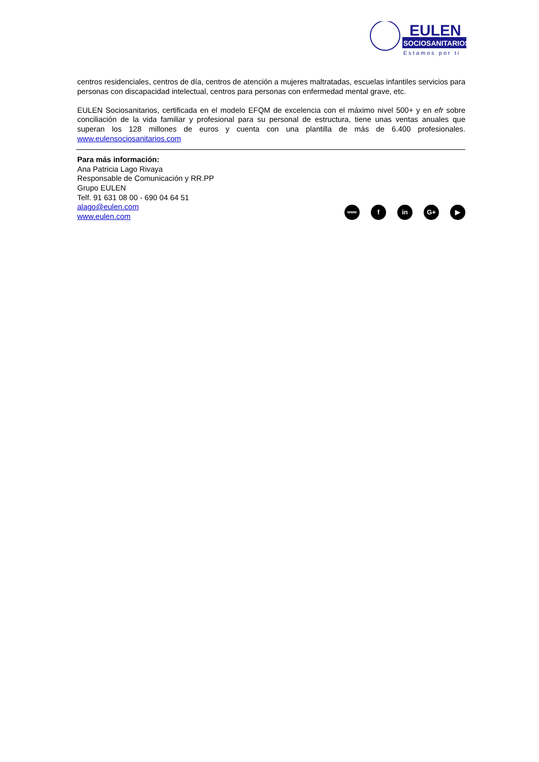EULEN
SOCIOSANITARIOS
Estamos por ti
centros residenciales, centros de día, centros de atención a mujeres maltratadas, escuelas infantiles servicios para personas con discapacidad intelectual, centros para personas con enfermedad mental grave, etc.
EULEN Sociosanitarios, certificada en el modelo EFQM de excelencia con el máximo nivel 500+ y en efr sobre conciliación de la vida familiar y profesional para su personal de estructura, tiene unas ventas anuales que superan los 128 millones de euros y cuenta con una plantilla de más de 6.400 profesionales. www.eulensociosanitarios.com
Para más información:
Ana Patricia Lago Rivaya
Responsable de Comunicación y RR.PP
Grupo EULEN
Telf. 91 631 08 00 - 690 04 64 51
alago@eulen.com
www.eulen.com
www
f in G+ ▶